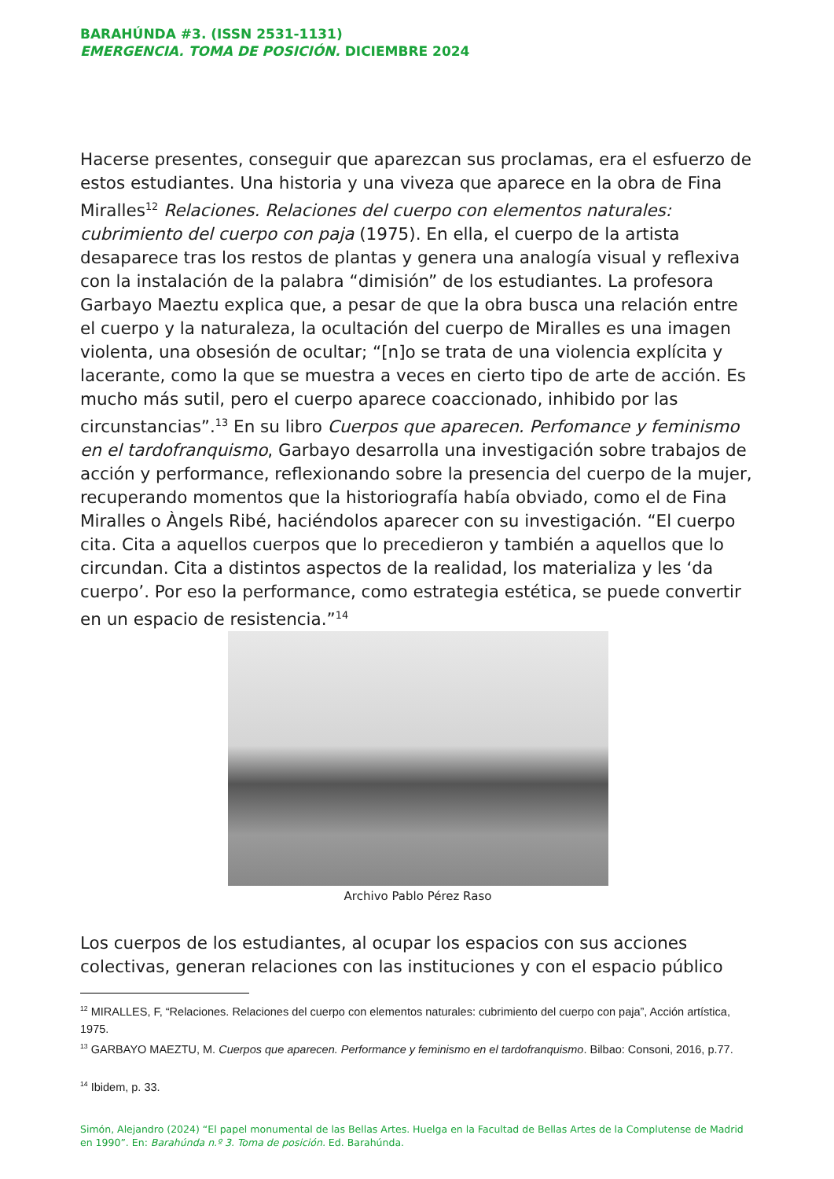BARAHÚNDA #3. (ISSN 2531-1131)
EMERGENCIA. TOMA DE POSICIÓN. DICIEMBRE 2024
Hacerse presentes, conseguir que aparezcan sus proclamas, era el esfuerzo de estos estudiantes. Una historia y una viveza que aparece en la obra de Fina Miralles<sup>12</sup> Relaciones. Relaciones del cuerpo con elementos naturales: cubrimiento del cuerpo con paja (1975). En ella, el cuerpo de la artista desaparece tras los restos de plantas y genera una analogía visual y reflexiva con la instalación de la palabra “dimisión” de los estudiantes. La profesora Garbayo Maeztu explica que, a pesar de que la obra busca una relación entre el cuerpo y la naturaleza, la ocultación del cuerpo de Miralles es una imagen violenta, una obsesión de ocultar; “[n]o se trata de una violencia explícita y lacerante, como la que se muestra a veces en cierto tipo de arte de acción. Es mucho más sutil, pero el cuerpo aparece coaccionado, inhibido por las circunstancias”.<sup>13</sup> En su libro Cuerpos que aparecen. Perfomance y feminismo en el tardofranquismo, Garbayo desarrolla una investigación sobre trabajos de acción y performance, reflexionando sobre la presencia del cuerpo de la mujer, recuperando momentos que la historiografía había obviado, como el de Fina Miralles o Àngels Ribé, haciéndolos aparecer con su investigación. “El cuerpo cita. Cita a aquellos cuerpos que lo precedieron y también a aquellos que lo circundan. Cita a distintos aspectos de la realidad, los materializa y les ‘da cuerpo’. Por eso la performance, como estrategia estética, se puede convertir en un espacio de resistencia.”<sup>14</sup>
Archivo Pablo Pérez Raso
Los cuerpos de los estudiantes, al ocupar los espacios con sus acciones colectivas, generan relaciones con las instituciones y con el espacio público
<sup>12</sup> MIRALLES, F, “Relaciones. Relaciones del cuerpo con elementos naturales: cubrimiento del cuerpo con paja”, Acción artística, 1975.
<sup>13</sup> GARBAYO MAEZTU, M. Cuerpos que aparecen. Performance y feminismo en el tardofranquismo. Bilbao: Consoni, 2016, p.77.
<sup>14</sup> Ibidem, p. 33.
Simón, Alejandro (2024) “El papel monumental de las Bellas Artes. Huelga en la Facultad de Bellas Artes de la Complutense de Madrid en 1990”. En: Barahúnda n.º 3. Toma de posición. Ed. Barahúnda.